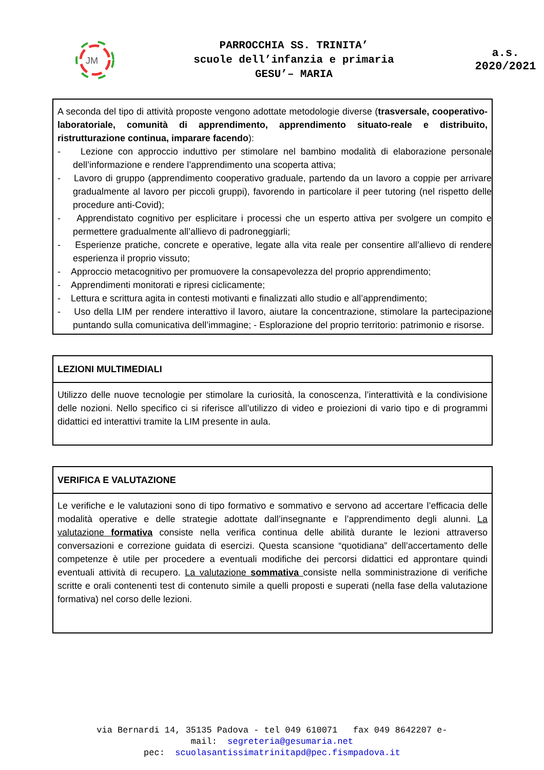JM
PARROCCHIA SS. TRINITA’
scuole dell’infanzia e primaria
GESU’– MARIA
a.s.
2020/2021
A seconda del tipo di attività proposte vengono adottate metodologie diverse (trasversale, cooperativo-laboratoriale, comunità di apprendimento, apprendimento situato-reale e distribuito, ristrutturazione continua, imparare facendo):
- Lezione con approccio induttivo per stimolare nel bambino modalità di elaborazione personale dell’informazione e rendere l’apprendimento una scoperta attiva;
- Lavoro di gruppo (apprendimento cooperativo graduale, partendo da un lavoro a coppie per arrivare gradualmente al lavoro per piccoli gruppi), favorendo in particolare il peer tutoring (nel rispetto delle procedure anti-Covid);
- Apprendistato cognitivo per esplicitare i processi che un esperto attiva per svolgere un compito e permettere gradualmente all’allievo di padroneggiarli;
- Esperienze pratiche, concrete e operative, legate alla vita reale per consentire all’allievo di rendere esperienza il proprio vissuto;
- Approccio metacognitivo per promuovere la consapevolezza del proprio apprendimento;
- Apprendimenti monitorati e ripresi ciclicamente;
- Lettura e scrittura agita in contesti motivanti e finalizzati allo studio e all’apprendimento;
- Uso della LIM per rendere interattivo il lavoro, aiutare la concentrazione, stimolare la partecipazione puntando sulla comunicativa dell’immagine; - Esplorazione del proprio territorio: patrimonio e risorse.
LEZIONI MULTIMEDIALI
Utilizzo delle nuove tecnologie per stimolare la curiosità, la conoscenza, l’interattività e la condivisione delle nozioni. Nello specifico ci si riferisce all’utilizzo di video e proiezioni di vario tipo e di programmi didattici ed interattivi tramite la LIM presente in aula.
VERIFICA E VALUTAZIONE
Le verifiche e le valutazioni sono di tipo formativo e sommativo e servono ad accertare l’efficacia delle modalità operative e delle strategie adottate dall’insegnante e l’apprendimento degli alunni. La valutazione formativa consiste nella verifica continua delle abilità durante le lezioni attraverso conversazioni e correzione guidata di esercizi. Questa scansione “quotidiana” dell’accertamento delle competenze è utile per procedere a eventuali modifiche dei percorsi didattici ed approntare quindi eventuali attività di recupero. La valutazione sommativa consiste nella somministrazione di verifiche scritte e orali contenenti test di contenuto simile a quelli proposti e superati (nella fase della valutazione formativa) nel corso delle lezioni.
via Bernardi 14, 35135 Padova - tel 049 610071 fax 049 8642207 e-
mail: segreteria@gesumaria.net
pec: scuolasantissimatrinitapd@pec.fismpadova.it